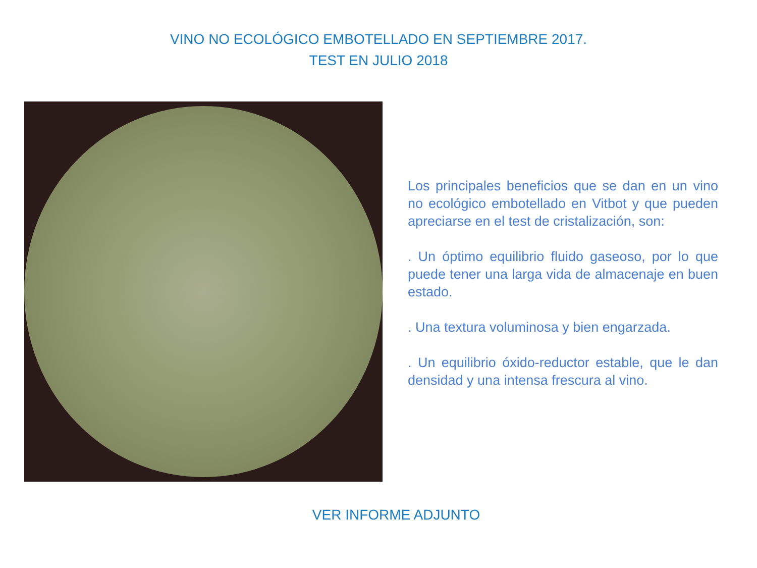VINO NO ECOLÓGICO EMBOTELLADO EN SEPTIEMBRE 2017.
TEST EN JULIO 2018
Los principales beneficios que se dan en un vino no ecológico embotellado en Vitbot y que pueden apreciarse en el test de cristalización, son:
. Un óptimo equilibrio fluido gaseoso, por lo que puede tener una larga vida de almacenaje en buen estado.
. Una textura voluminosa y bien engarzada.
. Un equilibrio óxido-reductor estable, que le dan densidad y una intensa frescura al vino.
VER INFORME ADJUNTO